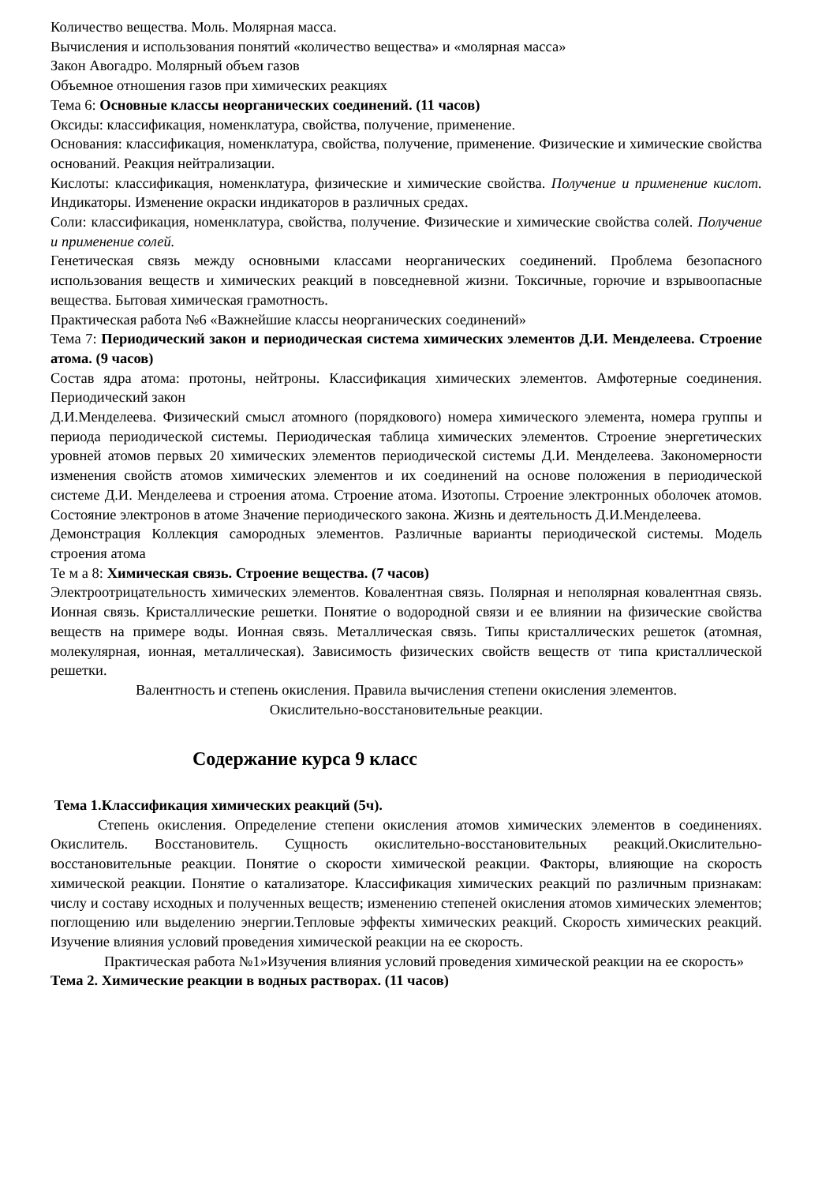Количество вещества. Моль. Молярная масса.
Вычисления и использования понятий «количество вещества» и «молярная масса»
Закон Авогадро. Молярный объем газов
Объемное отношения газов при химических реакциях
Тема 6: Основные классы неорганических соединений. (11 часов)
Оксиды: классификация, номенклатура, свойства, получение, применение.
Основания: классификация, номенклатура, свойства, получение, применение. Физические и химические свойства оснований. Реакция нейтрализации.
Кислоты: классификация, номенклатура, физические и химические свойства. Получение и применение кислот. Индикаторы. Изменение окраски индикаторов в различных средах.
Соли: классификация, номенклатура, свойства, получение. Физические и химические свойства солей. Получение и применение солей.
Генетическая связь между основными классами неорганических соединений. Проблема безопасного использования веществ и химических реакций в повседневной жизни. Токсичные, горючие и взрывоопасные вещества. Бытовая химическая грамотность.
Практическая работа №6 «Важнейшие классы неорганических соединений»
Тема 7: Периодический закон и периодическая система химических элементов Д.И. Менделеева. Строение атома. (9 часов)
Состав ядра атома: протоны, нейтроны. Классификация химических элементов. Амфотерные соединения. Периодический закон
Д.И.Менделеева. Физический смысл атомного (порядкового) номера химического элемента, номера группы и периода периодической системы. Периодическая таблица химических элементов. Строение энергетических уровней атомов первых 20 химических элементов периодической системы Д.И. Менделеева. Закономерности изменения свойств атомов химических элементов и их соединений на основе положения в периодической системе Д.И. Менделеева и строения атома. Строение атома. Изотопы. Строение электронных оболочек атомов. Состояние электронов в атоме Значение периодического закона. Жизнь и деятельность Д.И.Менделеева.
Демонстрация Коллекция самородных элементов. Различные варианты периодической системы. Модель строения атома
Те м а 8: Химическая связь. Строение вещества. (7 часов)
Электроотрицательность химических элементов. Ковалентная связь. Полярная и неполярная ковалентная связь. Ионная связь. Кристаллические решетки. Понятие о водородной связи и ее влиянии на физические свойства веществ на примере воды. Ионная связь. Металлическая связь. Типы кристаллических решеток (атомная, молекулярная, ионная, металлическая). Зависимость физических свойств веществ от типа кристаллической решетки.
Валентность и степень окисления. Правила вычисления степени окисления элементов.
Окислительно-восстановительные реакции.
Содержание курса 9 класс
Тема 1.Классификация химических реакций (5ч).
Степень окисления. Определение степени окисления атомов химических элементов в соединениях. Окислитель. Восстановитель. Сущность окислительно-восстановительных реакций.Окислительно-восстановительные реакции. Понятие о скорости химической реакции. Факторы, влияющие на скорость химической реакции. Понятие о катализаторе. Классификация химических реакций по различным признакам: числу и составу исходных и полученных веществ; изменению степеней окисления атомов химических элементов; поглощению или выделению энергии.Тепловые эффекты химических реакций. Скорость химических реакций. Изучение влияния условий проведения химической реакции на ее скорость.
Практическая работа №1»Изучения влияния условий проведения химической реакции на ее скорость»
Тема 2. Химические реакции в водных растворах. (11 часов)